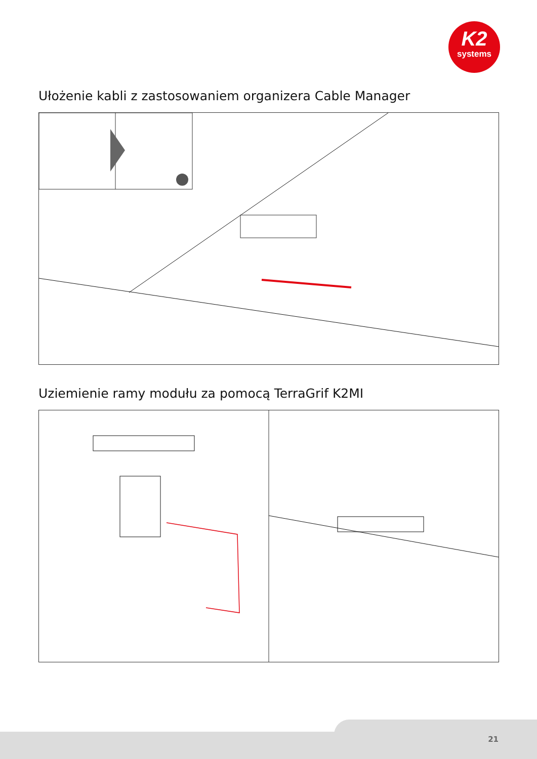K2
systems
Ułożenie kabli z zastosowaniem organizera Cable Manager
Uziemienie ramy modułu za pomocą TerraGrif K2MI
21